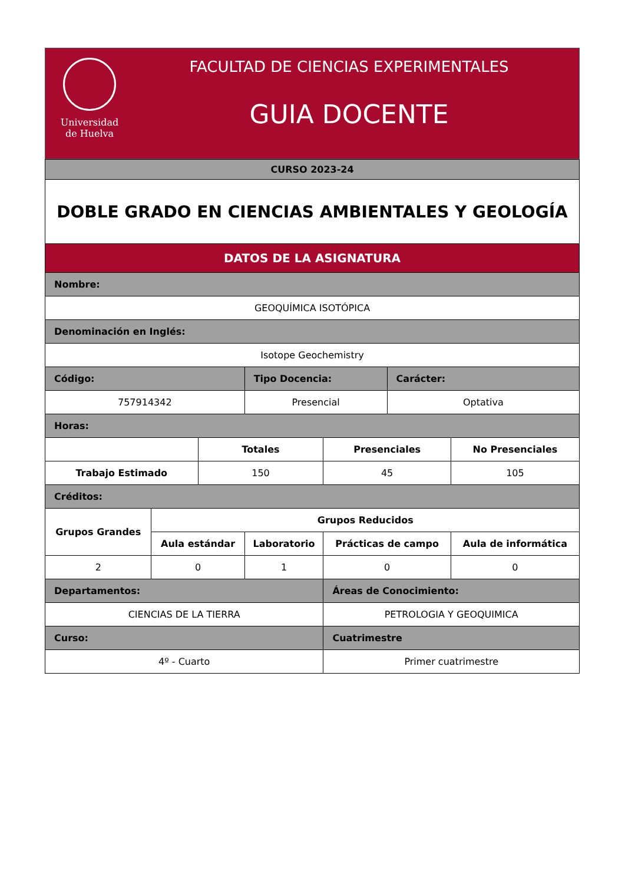Universidad
de Huelva
FACULTAD DE CIENCIAS EXPERIMENTALES
GUIA DOCENTE
| CURSO 2023-24 | | | | | | |
| DOBLE GRADO EN CIENCIAS AMBIENTALES Y GEOLOGÍA | | | | | | |
| DATOS DE LA ASIGNATURA | | | | | | |
| Nombre: | | | | | | |
| GEOQUÍMICA ISOTÓPICA | | | | | | |
| Denominación en Inglés: | | | | | | |
| Isotope Geochemistry | | | | | | |
| Código: | | | Tipo Docencia: | | Carácter: | |
| 757914342 | | | Presencial | | Optativa | |
| Horas: | | | | | | |
| | | Totales | | Presenciales | | No Presenciales |
| Trabajo Estimado | | 150 | | 45 | | 105 |
| Créditos: | | | | | | |
| Grupos Grandes | Grupos Reducidos | | | | | |
| | Aula estándar | | Laboratorio | Prácticas de campo | | Aula de informática |
| 2 | 0 | | 1 | 0 | | 0 |
| Departamentos: | | | | Áreas de Conocimiento: | | |
| CIENCIAS DE LA TIERRA | | | | PETROLOGIA Y GEOQUIMICA | | |
| Curso: | | | | Cuatrimestre | | |
| 4º - Cuarto | | | | Primer cuatrimestre | | |